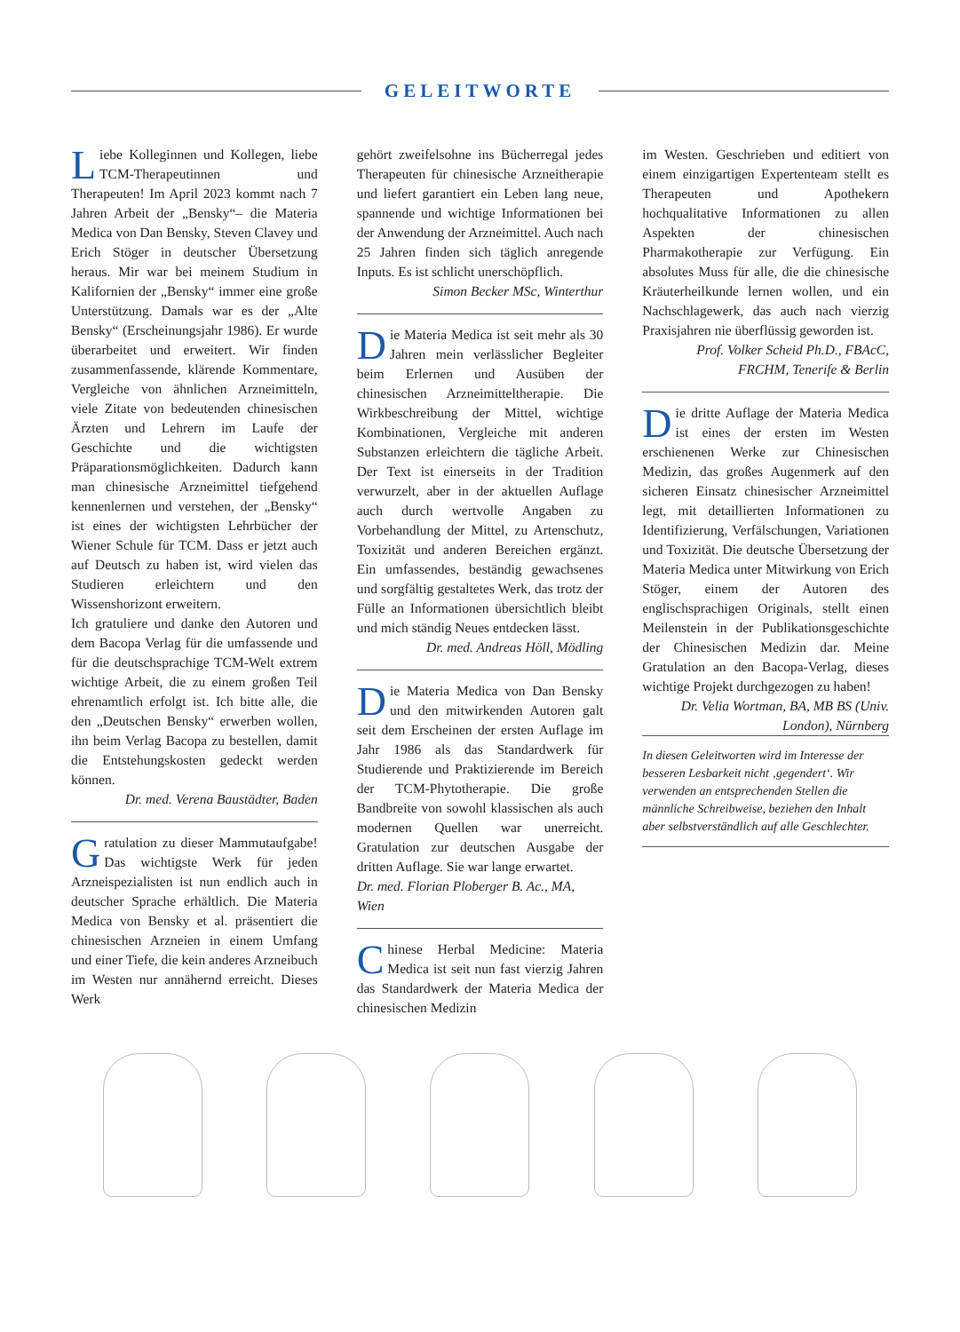GELEITWORTE
Liebe Kolleginnen und Kollegen, liebe TCM-Therapeutinnen und Therapeuten! Im April 2023 kommt nach 7 Jahren Arbeit der „Bensky“– die Materia Medica von Dan Bensky, Steven Clavey und Erich Stöger in deutscher Übersetzung heraus. Mir war bei meinem Studium in Kalifornien der „Bensky“ immer eine große Unterstützung. Damals war es der „Alte Bensky“ (Erscheinungsjahr 1986). Er wurde überarbeitet und erweitert. Wir finden zusammenfassende, klärende Kommentare, Vergleiche von ähnlichen Arzneimitteln, viele Zitate von bedeutenden chinesischen Ärzten und Lehrern im Laufe der Geschichte und die wichtigsten Präparationsmöglichkeiten. Dadurch kann man chinesische Arzneimittel tiefgehend kennenlernen und verstehen, der „Bensky“ ist eines der wichtigsten Lehrbücher der Wiener Schule für TCM. Dass er jetzt auch auf Deutsch zu haben ist, wird vielen das Studieren erleichtern und den Wissenshorizont erweitern.
Ich gratuliere und danke den Autoren und dem Bacopa Verlag für die umfassende und für die deutschsprachige TCM-Welt extrem wichtige Arbeit, die zu einem großen Teil ehrenamtlich erfolgt ist. Ich bitte alle, die den „Deutschen Bensky“ erwerben wollen, ihn beim Verlag Bacopa zu bestellen, damit die Entstehungskosten gedeckt werden können.
Dr. med. Verena Baustädter, Baden
Gratulation zu dieser Mammutaufgabe! Das wichtigste Werk für jeden Arzneispezialisten ist nun endlich auch in deutscher Sprache erhältlich. Die Materia Medica von Bensky et al. präsentiert die chinesischen Arzneien in einem Umfang und einer Tiefe, die kein anderes Arzneibuch im Westen nur annähernd erreicht. Dieses Werk
gehört zweifelsohne ins Bücherregal jedes Therapeuten für chinesische Arzneitherapie und liefert garantiert ein Leben lang neue, spannende und wichtige Informationen bei der Anwendung der Arzneimittel. Auch nach 25 Jahren finden sich täglich anregende Inputs. Es ist schlicht unerschöpflich.
Simon Becker MSc, Winterthur
Die Materia Medica ist seit mehr als 30 Jahren mein verlässlicher Begleiter beim Erlernen und Ausüben der chinesischen Arzneimitteltherapie. Die Wirkbeschreibung der Mittel, wichtige Kombinationen, Vergleiche mit anderen Substanzen erleichtern die tägliche Arbeit. Der Text ist einerseits in der Tradition verwurzelt, aber in der aktuellen Auflage auch durch wertvolle Angaben zu Vorbehandlung der Mittel, zu Artenschutz, Toxizität und anderen Bereichen ergänzt. Ein umfassendes, beständig gewachsenes und sorgfältig gestaltetes Werk, das trotz der Fülle an Informationen übersichtlich bleibt und mich ständig Neues entdecken lässt.
Dr. med. Andreas Höll, Mödling
Die Materia Medica von Dan Bensky und den mitwirkenden Autoren galt seit dem Erscheinen der ersten Auflage im Jahr 1986 als das Standardwerk für Studierende und Praktizierende im Bereich der TCM-Phytotherapie. Die große Bandbreite von sowohl klassischen als auch modernen Quellen war unerreicht. Gratulation zur deutschen Ausgabe der dritten Auflage. Sie war lange erwartet.
Dr. med. Florian Ploberger B. Ac., MA, Wien
Chinese Herbal Medicine: Materia Medica ist seit nun fast vierzig Jahren das Standardwerk der Materia Medica der chinesischen Medizin
im Westen. Geschrieben und editiert von einem einzigartigen Expertenteam stellt es Therapeuten und Apothekern hochqualitative Informationen zu allen Aspekten der chinesischen Pharmakotherapie zur Verfügung. Ein absolutes Muss für alle, die die chinesische Kräuterheilkunde lernen wollen, und ein Nachschlagewerk, das auch nach vierzig Praxisjahren nie überflüssig geworden ist.
Prof. Volker Scheid Ph.D., FBAcC, FRCHM, Tenerife & Berlin
Die dritte Auflage der Materia Medica ist eines der ersten im Westen erschienenen Werke zur Chinesischen Medizin, das großes Augenmerk auf den sicheren Einsatz chinesischer Arzneimittel legt, mit detaillierten Informationen zu Identifizierung, Verfälschungen, Variationen und Toxizität. Die deutsche Übersetzung der Materia Medica unter Mitwirkung von Erich Stöger, einem der Autoren des englischsprachigen Originals, stellt einen Meilenstein in der Publikationsgeschichte der Chinesischen Medizin dar. Meine Gratulation an den Bacopa-Verlag, dieses wichtige Projekt durchgezogen zu haben!
Dr. Velia Wortman, BA, MB BS (Univ. London), Nürnberg
In diesen Geleitworten wird im Interesse der besseren Lesbarkeit nicht ‚gegendert‘. Wir verwenden an entsprechenden Stellen die männliche Schreibweise, beziehen den Inhalt aber selbstverständlich auf alle Geschlechter.